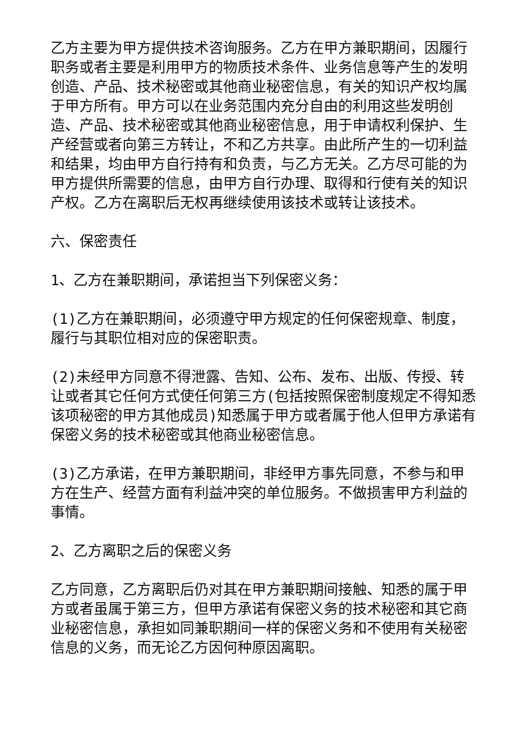乙方主要为甲方提供技术咨询服务。乙方在甲方兼职期间，因履行职务或者主要是利用甲方的物质技术条件、业务信息等产生的发明创造、产品、技术秘密或其他商业秘密信息，有关的知识产权均属于甲方所有。甲方可以在业务范围内充分自由的利用这些发明创造、产品、技术秘密或其他商业秘密信息，用于申请权利保护、生产经营或者向第三方转让，不和乙方共享。由此所产生的一切利益和结果，均由甲方自行持有和负责，与乙方无关。乙方尽可能的为甲方提供所需要的信息，由甲方自行办理、取得和行使有关的知识产权。乙方在离职后无权再继续使用该技术或转让该技术。
六、保密责任
1、乙方在兼职期间，承诺担当下列保密义务：
(1)乙方在兼职期间，必须遵守甲方规定的任何保密规章、制度，履行与其职位相对应的保密职责。
(2)未经甲方同意不得泄露、告知、公布、发布、出版、传授、转让或者其它任何方式使任何第三方(包括按照保密制度规定不得知悉该项秘密的甲方其他成员)知悉属于甲方或者属于他人但甲方承诺有保密义务的技术秘密或其他商业秘密信息。
(3)乙方承诺，在甲方兼职期间，非经甲方事先同意，不参与和甲方在生产、经营方面有利益冲突的单位服务。不做损害甲方利益的事情。
2、乙方离职之后的保密义务
乙方同意，乙方离职后仍对其在甲方兼职期间接触、知悉的属于甲方或者虽属于第三方，但甲方承诺有保密义务的技术秘密和其它商业秘密信息，承担如同兼职期间一样的保密义务和不使用有关秘密信息的义务，而无论乙方因何种原因离职。